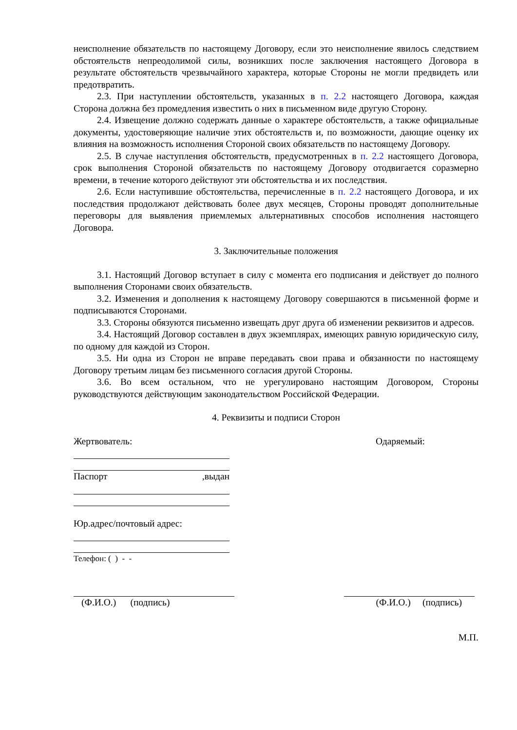неисполнение обязательств по настоящему Договору, если это неисполнение явилось следствием обстоятельств непреодолимой силы, возникших после заключения настоящего Договора в результате обстоятельств чрезвычайного характера, которые Стороны не могли предвидеть или предотвратить.
2.3. При наступлении обстоятельств, указанных в п. 2.2 настоящего Договора, каждая Сторона должна без промедления известить о них в письменном виде другую Сторону.
2.4. Извещение должно содержать данные о характере обстоятельств, а также официальные документы, удостоверяющие наличие этих обстоятельств и, по возможности, дающие оценку их влияния на возможность исполнения Стороной своих обязательств по настоящему Договору.
2.5. В случае наступления обстоятельств, предусмотренных в п. 2.2 настоящего Договора, срок выполнения Стороной обязательств по настоящему Договору отодвигается соразмерно времени, в течение которого действуют эти обстоятельства и их последствия.
2.6. Если наступившие обстоятельства, перечисленные в п. 2.2 настоящего Договора, и их последствия продолжают действовать более двух месяцев, Стороны проводят дополнительные переговоры для выявления приемлемых альтернативных способов исполнения настоящего Договора.
3. Заключительные положения
3.1. Настоящий Договор вступает в силу с момента его подписания и действует до полного выполнения Сторонами своих обязательств.
3.2. Изменения и дополнения к настоящему Договору совершаются в письменной форме и подписываются Сторонами.
3.3. Стороны обязуются письменно извещать друг друга об изменении реквизитов и адресов.
3.4. Настоящий Договор составлен в двух экземплярах, имеющих равную юридическую силу, по одному для каждой из Сторон.
3.5. Ни одна из Сторон не вправе передавать свои права и обязанности по настоящему Договору третьим лицам без письменного согласия другой Стороны.
3.6. Во всем остальном, что не урегулировано настоящим Договором, Стороны руководствуются действующим законодательством Российской Федерации.
4. Реквизиты и подписи Сторон
Жертвователь: Одаряемый:
Паспорт ,выдан
Юр.адрес/почтовый адрес:
Телефон: ( ) - -
(Ф.И.О.) (подпись) (Ф.И.О.) (подпись)
М.П.